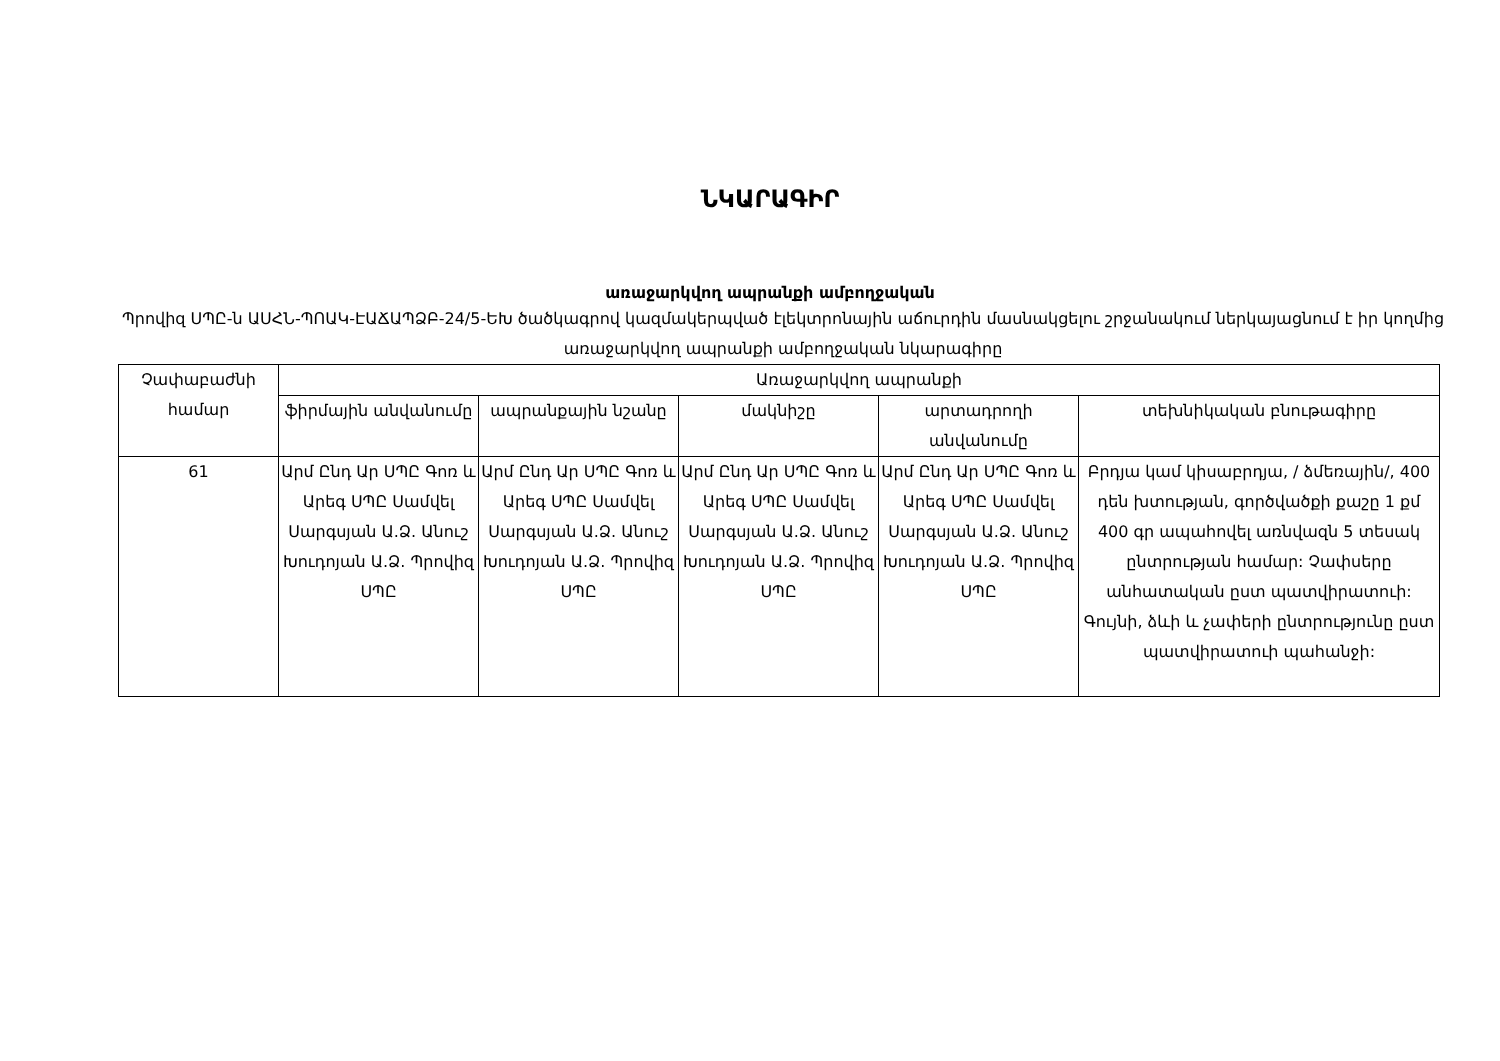ՆԿԱՐԱԳԻՐ
առաջարկվող ապրանքի ամբողջական
Պրովիզ ՍՊԸ-ն ԱՍՀՆ-ՊՈԱԿ-ԷԱՃԱՊՁԲ-24/5-ԵԽ ծածկագրով կազմակերպված էլեկտրոնային աճուրդին մասնակցելու շրջանակում ներկայացնում է իր կողմից առաջարկվող ապրանքի ամբողջական նկարագիրը
| Չափաբաժնի համար | Առաջարկվող ապրանքի | | | | |
| --- | --- | --- | --- | --- | --- |
| | ֆիրմային անվանումը | ապրանքային նշանը | մակնիշը | արտադրողի անվանումը | տեխնիկական բնութագիրը |
| 61 | Արմ Ընդ Ար ՍՊԸ Գոռ և Արեգ ՍՊԸ Սամվել Սարգսյան Ա.Ձ. Անուշ Խուդոյան Ա.Ձ. Պրովիզ ՍՊԸ | Արմ Ընդ Ար ՍՊԸ Գոռ և Արեգ ՍՊԸ Սամվել Սարգսյան Ա.Ձ. Անուշ Խուդոյան Ա.Ձ. Պրովիզ ՍՊԸ | Արմ Ընդ Ար ՍՊԸ Գոռ և Արեգ ՍՊԸ Սամվել Սարգսյան Ա.Ձ. Անուշ Խուդոյան Ա.Ձ. Պրովիզ ՍՊԸ | Արմ Ընդ Ար ՍՊԸ Գոռ և Արեգ ՍՊԸ Սամվել Սարգսյան Ա.Ձ. Անուշ Խուդոյան Ա.Ձ. Պրովիզ ՍՊԸ | Բրդյա կամ կիսաբրդյա, / ձմեռային/, 400 դեն խտության, գործվածքի քաշը 1 քմ 400 գր ապահովել առնվազն 5 տեսակ ընտրության համար: Չափսերը անհատական ըստ պատվիրատուի: Գույնի, ձևի և չափերի ընտրությունը ըստ պատվիրատուի պահանջի: |